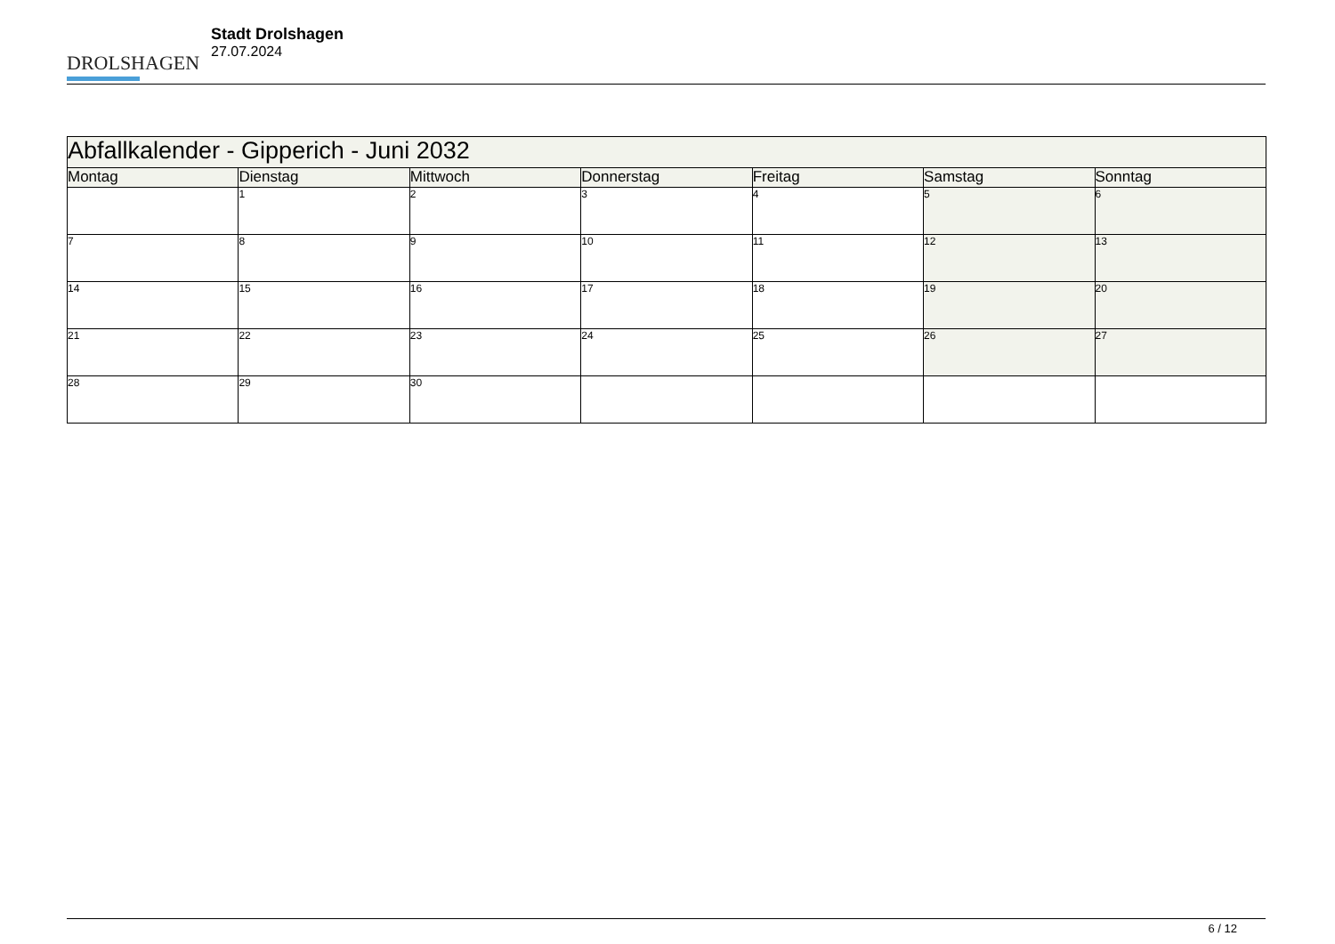DROLSHAGEN
Stadt Drolshagen
27.07.2024
| Abfallkalender - Gipperich - Juni 2032 | | | | | | |
| Montag | Dienstag | Mittwoch | Donnerstag | Freitag | Samstag | Sonntag |
| | 1 | 2 | 3 | 4 | 5 | 6 |
| 7 | 8 | 9 | 10 | 11 | 12 | 13 |
| 14 | 15 | 16 | 17 | 18 | 19 | 20 |
| 21 | 22 | 23 | 24 | 25 | 26 | 27 |
| 28 | 29 | 30 | | | | |
6 / 12